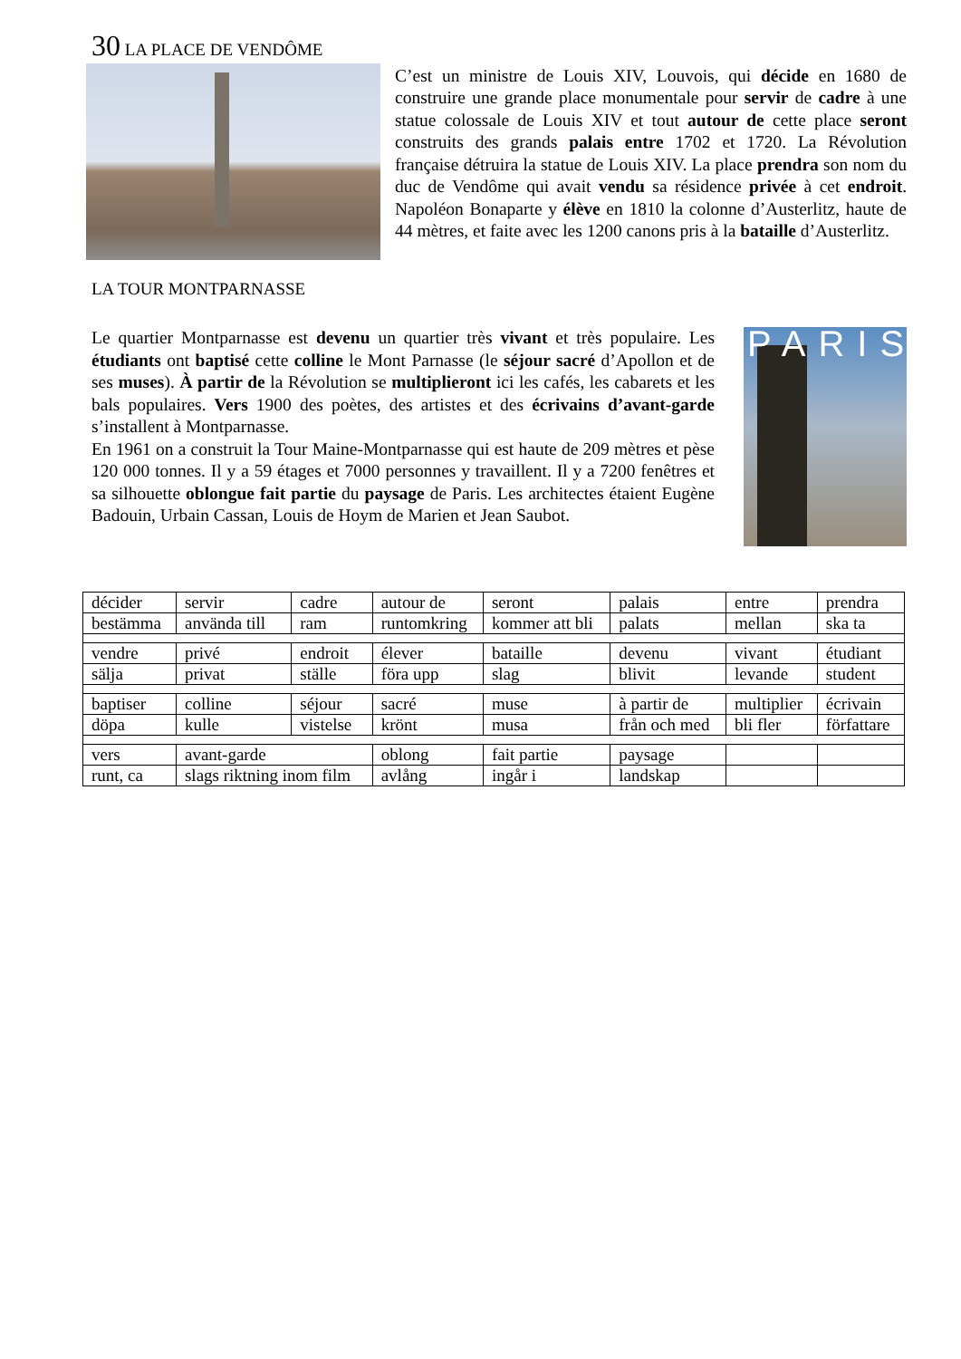30 LA PLACE DE VENDÔME
C’est un ministre de Louis XIV, Louvois, qui décide en 1680 de construire une grande place monumentale pour servir de cadre à une statue colossale de Louis XIV et tout autour de cette place seront construits des grands palais entre 1702 et 1720. La Révolution française détruira la statue de Louis XIV. La place prendra son nom du duc de Vendôme qui avait vendu sa résidence privée à cet endroit. Napoléon Bonaparte y élève en 1810 la colonne d’Austerlitz, haute de 44 mètres, et faite avec les 1200 canons pris à la bataille d’Austerlitz.
LA TOUR MONTPARNASSE
Le quartier Montparnasse est devenu un quartier très vivant et très populaire. Les étudiants ont baptisé cette colline le Mont Parnasse (le séjour sacré d’Apollon et de ses muses). À partir de la Révolution se multiplieront ici les cafés, les cabarets et les bals populaires. Vers 1900 des poètes, des artistes et des écrivains d’avant-garde s’installent à Montparnasse.
En 1961 on a construit la Tour Maine-Montparnasse qui est haute de 209 mètres et pèse 120 000 tonnes. Il y a 59 étages et 7000 personnes y travaillent. Il y a 7200 fenêtres et sa silhouette oblongue fait partie du paysage de Paris. Les architectes étaient Eugène Badouin, Urbain Cassan, Louis de Hoym de Marien et Jean Saubot.
PARIS
| décider | servir | cadre | autour de | seront | palais | entre | prendra |
| bestämma | använda till | ram | runtomkring | kommer att bli | palats | mellan | ska ta |
| vendre | privé | endroit | élever | bataille | devenu | vivant | étudiant |
| sälja | privat | ställe | föra upp | slag | blivit | levande | student |
| baptiser | colline | séjour | sacré | muse | à partir de | multiplier | écrivain |
| döpa | kulle | vistelse | krönt | musa | från och med | bli fler | författare |
| vers | avant-garde | | oblong | fait partie | paysage | | |
| runt, ca | slags riktning inom film | | avlång | ingår i | landskap | | |